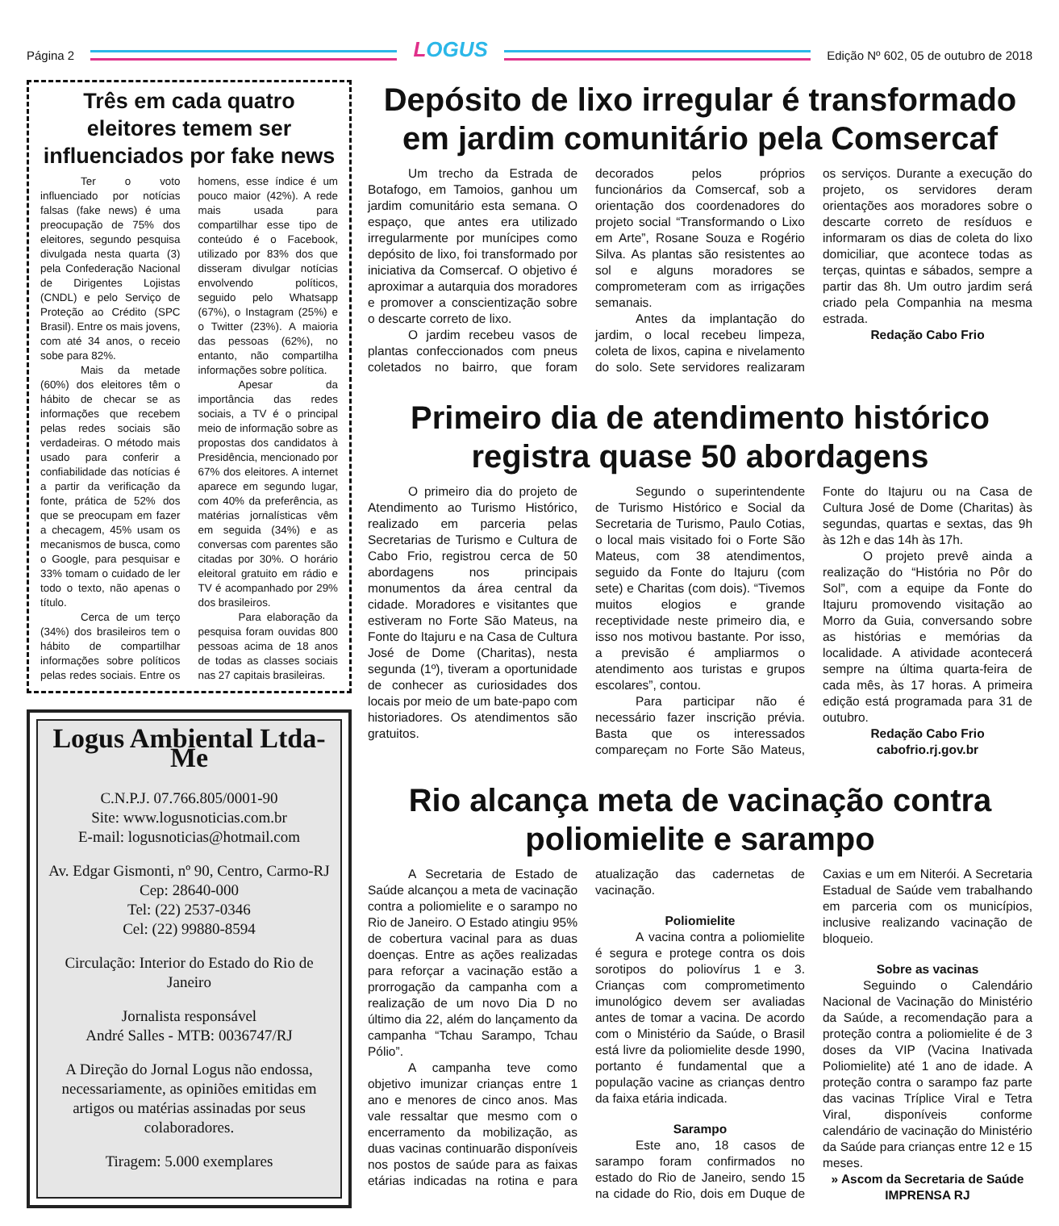Página 2
LOGUS
Edição Nº 602, 05 de outubro de 2018
Três em cada quatro eleitores temem ser influenciados por fake news
Ter o voto influenciado por notícias falsas (fake news) é uma preocupação de 75% dos eleitores, segundo pesquisa divulgada nesta quarta (3) pela Confederação Nacional de Dirigentes Lojistas (CNDL) e pelo Serviço de Proteção ao Crédito (SPC Brasil). Entre os mais jovens, com até 34 anos, o receio sobe para 82%.
Mais da metade (60%) dos eleitores têm o hábito de checar se as informações que recebem pelas redes sociais são verdadeiras. O método mais usado para conferir a confiabilidade das notícias é a partir da verificação da fonte, prática de 52% dos que se preocupam em fazer a checagem, 45% usam os mecanismos de busca, como o Google, para pesquisar e 33% tomam o cuidado de ler todo o texto, não apenas o título.
Cerca de um terço (34%) dos brasileiros tem o hábito de compartilhar informações sobre políticos pelas redes sociais. Entre os homens, esse índice é um pouco maior (42%). A rede mais usada para compartilhar esse tipo de conteúdo é o Facebook, utilizado por 83% dos que disseram divulgar notícias envolvendo políticos, seguido pelo Whatsapp (67%), o Instagram (25%) e o Twitter (23%). A maioria das pessoas (62%), no entanto, não compartilha informações sobre política.
Apesar da importância das redes sociais, a TV é o principal meio de informação sobre as propostas dos candidatos à Presidência, mencionado por 67% dos eleitores. A internet aparece em segundo lugar, com 40% da preferência, as matérias jornalísticas vêm em seguida (34%) e as conversas com parentes são citadas por 30%. O horário eleitoral gratuito em rádio e TV é acompanhado por 29% dos brasileiros.
Para elaboração da pesquisa foram ouvidas 800 pessoas acima de 18 anos de todas as classes sociais nas 27 capitais brasileiras.
Logus Ambiental Ltda-Me
C.N.P.J. 07.766.805/0001-90
Site: www.logusnoticias.com.br
E-mail: logusnoticias@hotmail.com
Av. Edgar Gismonti, nº 90, Centro, Carmo-RJ
Cep: 28640-000
Tel: (22) 2537-0346
Cel: (22) 99880-8594
Circulação: Interior do Estado do Rio de Janeiro
Jornalista responsável
André Salles - MTB: 0036747/RJ
A Direção do Jornal Logus não endossa, necessariamente, as opiniões emitidas em artigos ou matérias assinadas por seus colaboradores.
Tiragem: 5.000 exemplares
Depósito de lixo irregular é transformado em jardim comunitário pela Comsercaf
Um trecho da Estrada de Botafogo, em Tamoios, ganhou um jardim comunitário esta semana. O espaço, que antes era utilizado irregularmente por munícipes como depósito de lixo, foi transformado por iniciativa da Comsercaf. O objetivo é aproximar a autarquia dos moradores e promover a conscientização sobre o descarte correto de lixo.
O jardim recebeu vasos de plantas confeccionados com pneus coletados no bairro, que foram decorados pelos próprios funcionários da Comsercaf, sob a orientação dos coordenadores do projeto social “Transformando o Lixo em Arte”, Rosane Souza e Rogério Silva. As plantas são resistentes ao sol e alguns moradores se comprometeram com as irrigações semanais.
Antes da implantação do jardim, o local recebeu limpeza, coleta de lixos, capina e nivelamento do solo. Sete servidores realizaram os serviços. Durante a execução do projeto, os servidores deram orientações aos moradores sobre o descarte correto de resíduos e informaram os dias de coleta do lixo domiciliar, que acontece todas as terças, quintas e sábados, sempre a partir das 8h. Um outro jardim será criado pela Companhia na mesma estrada.
Redação Cabo Frio
Primeiro dia de atendimento histórico registra quase 50 abordagens
O primeiro dia do projeto de Atendimento ao Turismo Histórico, realizado em parceria pelas Secretarias de Turismo e Cultura de Cabo Frio, registrou cerca de 50 abordagens nos principais monumentos da área central da cidade. Moradores e visitantes que estiveram no Forte São Mateus, na Fonte do Itajuru e na Casa de Cultura José de Dome (Charitas), nesta segunda (1º), tiveram a oportunidade de conhecer as curiosidades dos locais por meio de um bate-papo com historiadores. Os atendimentos são gratuitos.
Segundo o superintendente de Turismo Histórico e Social da Secretaria de Turismo, Paulo Cotias, o local mais visitado foi o Forte São Mateus, com 38 atendimentos, seguido da Fonte do Itajuru (com sete) e Charitas (com dois). “Tivemos muitos elogios e grande receptividade neste primeiro dia, e isso nos motivou bastante. Por isso, a previsão é ampliarmos o atendimento aos turistas e grupos escolares”, contou.
Para participar não é necessário fazer inscrição prévia. Basta que os interessados compareçam no Forte São Mateus, Fonte do Itajuru ou na Casa de Cultura José de Dome (Charitas) às segundas, quartas e sextas, das 9h às 12h e das 14h às 17h.
O projeto prevê ainda a realização do “História no Pôr do Sol”, com a equipe da Fonte do Itajuru promovendo visitação ao Morro da Guia, conversando sobre as histórias e memórias da localidade. A atividade acontecerá sempre na última quarta-feira de cada mês, às 17 horas. A primeira edição está programada para 31 de outubro.
Redação Cabo Frio
cabofrio.rj.gov.br
Rio alcança meta de vacinação contra poliomielite e sarampo
A Secretaria de Estado de Saúde alcançou a meta de vacinação contra a poliomielite e o sarampo no Rio de Janeiro. O Estado atingiu 95% de cobertura vacinal para as duas doenças. Entre as ações realizadas para reforçar a vacinação estão a prorrogação da campanha com a realização de um novo Dia D no último dia 22, além do lançamento da campanha “Tchau Sarampo, Tchau Pólio”.
A campanha teve como objetivo imunizar crianças entre 1 ano e menores de cinco anos. Mas vale ressaltar que mesmo com o encerramento da mobilização, as duas vacinas continuarão disponíveis nos postos de saúde para as faixas etárias indicadas na rotina e para atualização das cadernetas de vacinação.
Poliomielite
A vacina contra a poliomielite é segura e protege contra os dois sorotipos do poliovírus 1 e 3. Crianças com comprometimento imunológico devem ser avaliadas antes de tomar a vacina. De acordo com o Ministério da Saúde, o Brasil está livre da poliomielite desde 1990, portanto é fundamental que a população vacine as crianças dentro da faixa etária indicada.
Sarampo
Este ano, 18 casos de sarampo foram confirmados no estado do Rio de Janeiro, sendo 15 na cidade do Rio, dois em Duque de Caxias e um em Niterói. A Secretaria Estadual de Saúde vem trabalhando em parceria com os municípios, inclusive realizando vacinação de bloqueio.
Sobre as vacinas
Seguindo o Calendário Nacional de Vacinação do Ministério da Saúde, a recomendação para a proteção contra a poliomielite é de 3 doses da VIP (Vacina Inativada Poliomielite) até 1 ano de idade. A proteção contra o sarampo faz parte das vacinas Tríplice Viral e Tetra Viral, disponíveis conforme calendário de vacinação do Ministério da Saúde para crianças entre 12 e 15 meses.
» Ascom da Secretaria de Saúde
IMPRENSA RJ